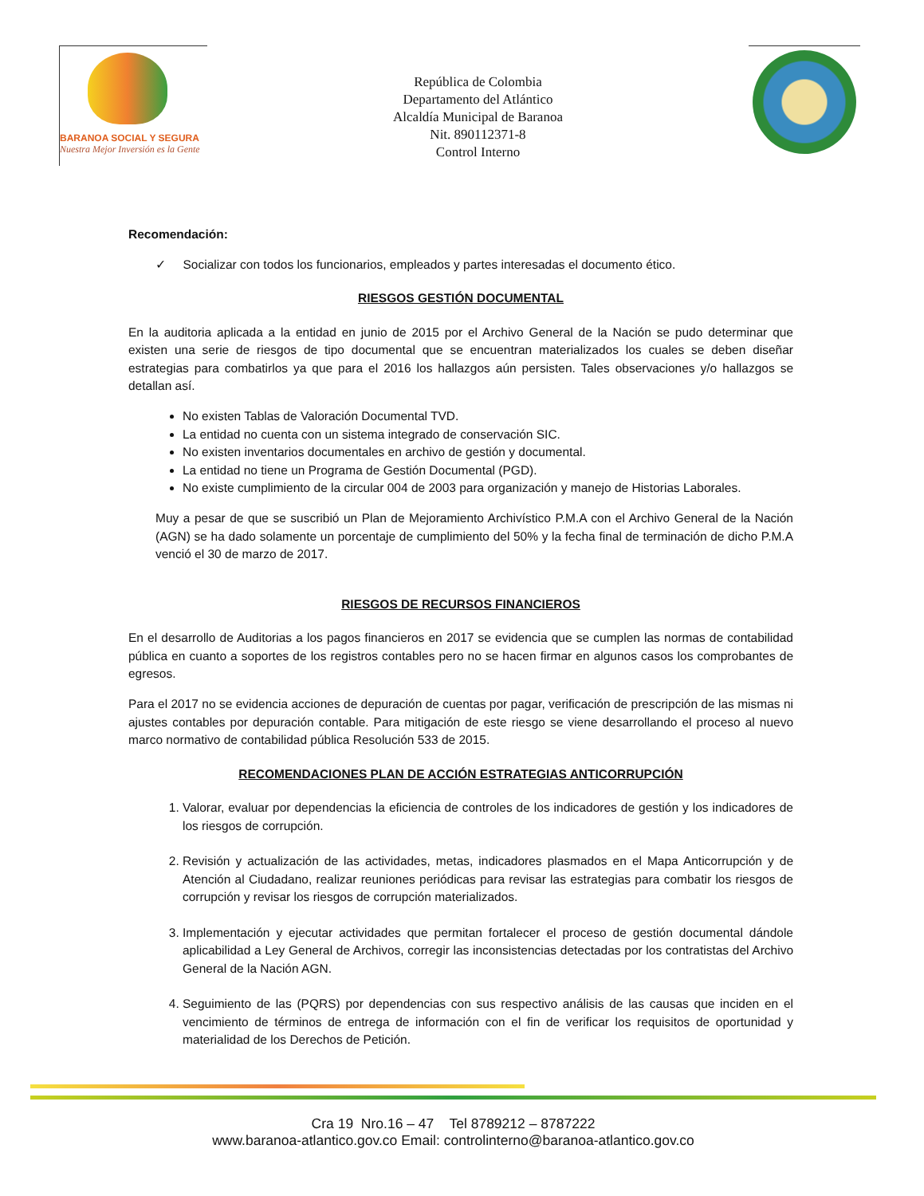BARANOA SOCIAL Y SEGURA
Nuestra Mejor Inversión es la Gente
República de Colombia
Departamento del Atlántico
Alcaldía Municipal de Baranoa
Nit. 890112371-8
Control Interno
Recomendación:
✓ Socializar con todos los funcionarios, empleados y partes interesadas el documento ético.
RIESGOS GESTIÓN DOCUMENTAL
En la auditoria aplicada a la entidad en junio de 2015 por el Archivo General de la Nación se pudo determinar que existen una serie de riesgos de tipo documental que se encuentran materializados los cuales se deben diseñar estrategias para combatirlos ya que para el 2016 los hallazgos aún persisten. Tales observaciones y/o hallazgos se detallan así.
No existen Tablas de Valoración Documental TVD.
La entidad no cuenta con un sistema integrado de conservación SIC.
No existen inventarios documentales en archivo de gestión y documental.
La entidad no tiene un Programa de Gestión Documental (PGD).
No existe cumplimiento de la circular 004 de 2003 para organización y manejo de Historias Laborales.
Muy a pesar de que se suscribió un Plan de Mejoramiento Archivístico P.M.A con el Archivo General de la Nación (AGN) se ha dado solamente un porcentaje de cumplimiento del 50% y la fecha final de terminación de dicho P.M.A venció el 30 de marzo de 2017.
RIESGOS DE RECURSOS FINANCIEROS
En el desarrollo de Auditorias a los pagos financieros en 2017 se evidencia que se cumplen las normas de contabilidad pública en cuanto a soportes de los registros contables pero no se hacen firmar en algunos casos los comprobantes de egresos.
Para el 2017 no se evidencia acciones de depuración de cuentas por pagar, verificación de prescripción de las mismas ni ajustes contables por depuración contable. Para mitigación de este riesgo se viene desarrollando el proceso al nuevo marco normativo de contabilidad pública Resolución 533 de 2015.
RECOMENDACIONES PLAN DE ACCIÓN ESTRATEGIAS ANTICORRUPCIÓN
1. Valorar, evaluar por dependencias la eficiencia de controles de los indicadores de gestión y los indicadores de los riesgos de corrupción.
2. Revisión y actualización de las actividades, metas, indicadores plasmados en el Mapa Anticorrupción y de Atención al Ciudadano, realizar reuniones periódicas para revisar las estrategias para combatir los riesgos de corrupción y revisar los riesgos de corrupción materializados.
3. Implementación y ejecutar actividades que permitan fortalecer el proceso de gestión documental dándole aplicabilidad a Ley General de Archivos, corregir las inconsistencias detectadas por los contratistas del Archivo General de la Nación AGN.
4. Seguimiento de las (PQRS) por dependencias con sus respectivo análisis de las causas que inciden en el vencimiento de términos de entrega de información con el fin de verificar los requisitos de oportunidad y materialidad de los Derechos de Petición.
Cra 19 Nro.16 – 47 Tel 8789212 – 8787222
www.baranoa-atlantico.gov.co Email: controlinterno@baranoa-atlantico.gov.co